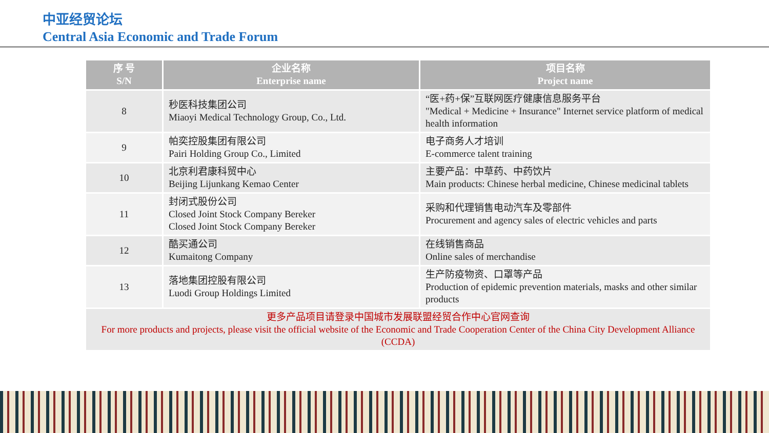中亚经贸论坛
Central Asia Economic and Trade Forum
| 序 号 S/N | 企业名称 Enterprise name | 项目名称 Project name |
| --- | --- | --- |
| 8 | 秒医科技集团公司 Miaoyi Medical Technology Group, Co., Ltd. | “医+药+保”互联网医疗健康信息服务平台 "Medical + Medicine + Insurance" Internet service platform of medical health information |
| 9 | 帕奕控股集团有限公司 Pairi Holding Group Co., Limited | 电子商务人才培训 E-commerce talent training |
| 10 | 北京利君康科贸中心 Beijing Lijunkang Kemao Center | 主要产品：中草药、中药饮片 Main products: Chinese herbal medicine, Chinese medicinal tablets |
| 11 | 封闭式股份公司 Closed Joint Stock Company Bereker Closed Joint Stock Company Bereker | 采购和代理销售电动汽车及零部件 Procurement and agency sales of electric vehicles and parts |
| 12 | 酷买通公司 Kumaitong Company | 在线销售商品 Online sales of merchandise |
| 13 | 落地集团控股有限公司 Luodi Group Holdings Limited | 生产防疫物资、口罩等产品 Production of epidemic prevention materials, masks and other similar products |
| 更多产品项目请登录中国城市发展联盟经贸合作中心官网查询 For more products and projects, please visit the official website of the Economic and Trade Cooperation Center of the China City Development Alliance (CCDA) | | |